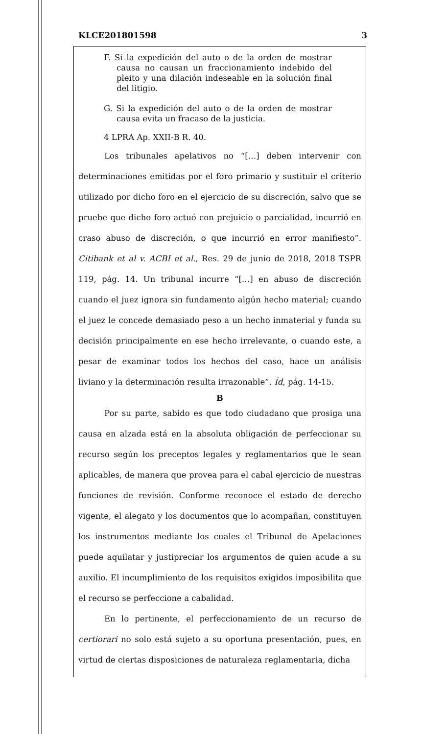KLCE201801598 3
F. Si la expedición del auto o de la orden de mostrar causa no causan un fraccionamiento indebido del pleito y una dilación indeseable en la solución final del litigio.
G. Si la expedición del auto o de la orden de mostrar causa evita un fracaso de la justicia.
4 LPRA Ap. XXII-B R. 40.
Los tribunales apelativos no “[…] deben intervenir con determinaciones emitidas por el foro primario y sustituir el criterio utilizado por dicho foro en el ejercicio de su discreción, salvo que se pruebe que dicho foro actuó con prejuicio o parcialidad, incurrió en craso abuso de discreción, o que incurrió en error manifiesto”. Citibank et al v. ACBI et al., Res. 29 de junio de 2018, 2018 TSPR 119, pág. 14. Un tribunal incurre “[…] en abuso de discreción cuando el juez ignora sin fundamento algún hecho material; cuando el juez le concede demasiado peso a un hecho inmaterial y funda su decisión principalmente en ese hecho irrelevante, o cuando este, a pesar de examinar todos los hechos del caso, hace un análisis liviano y la determinación resulta irrazonable”. Íd, pág. 14-15.
B
Por su parte, sabido es que todo ciudadano que prosiga una causa en alzada está en la absoluta obligación de perfeccionar su recurso según los preceptos legales y reglamentarios que le sean aplicables, de manera que provea para el cabal ejercicio de nuestras funciones de revisión. Conforme reconoce el estado de derecho vigente, el alegato y los documentos que lo acompañan, constituyen los instrumentos mediante los cuales el Tribunal de Apelaciones puede aquilatar y justipreciar los argumentos de quien acude a su auxilio. El incumplimiento de los requisitos exigidos imposibilita que el recurso se perfeccione a cabalidad.
En lo pertinente, el perfeccionamiento de un recurso de certiorari no solo está sujeto a su oportuna presentación, pues, en virtud de ciertas disposiciones de naturaleza reglamentaria, dicha